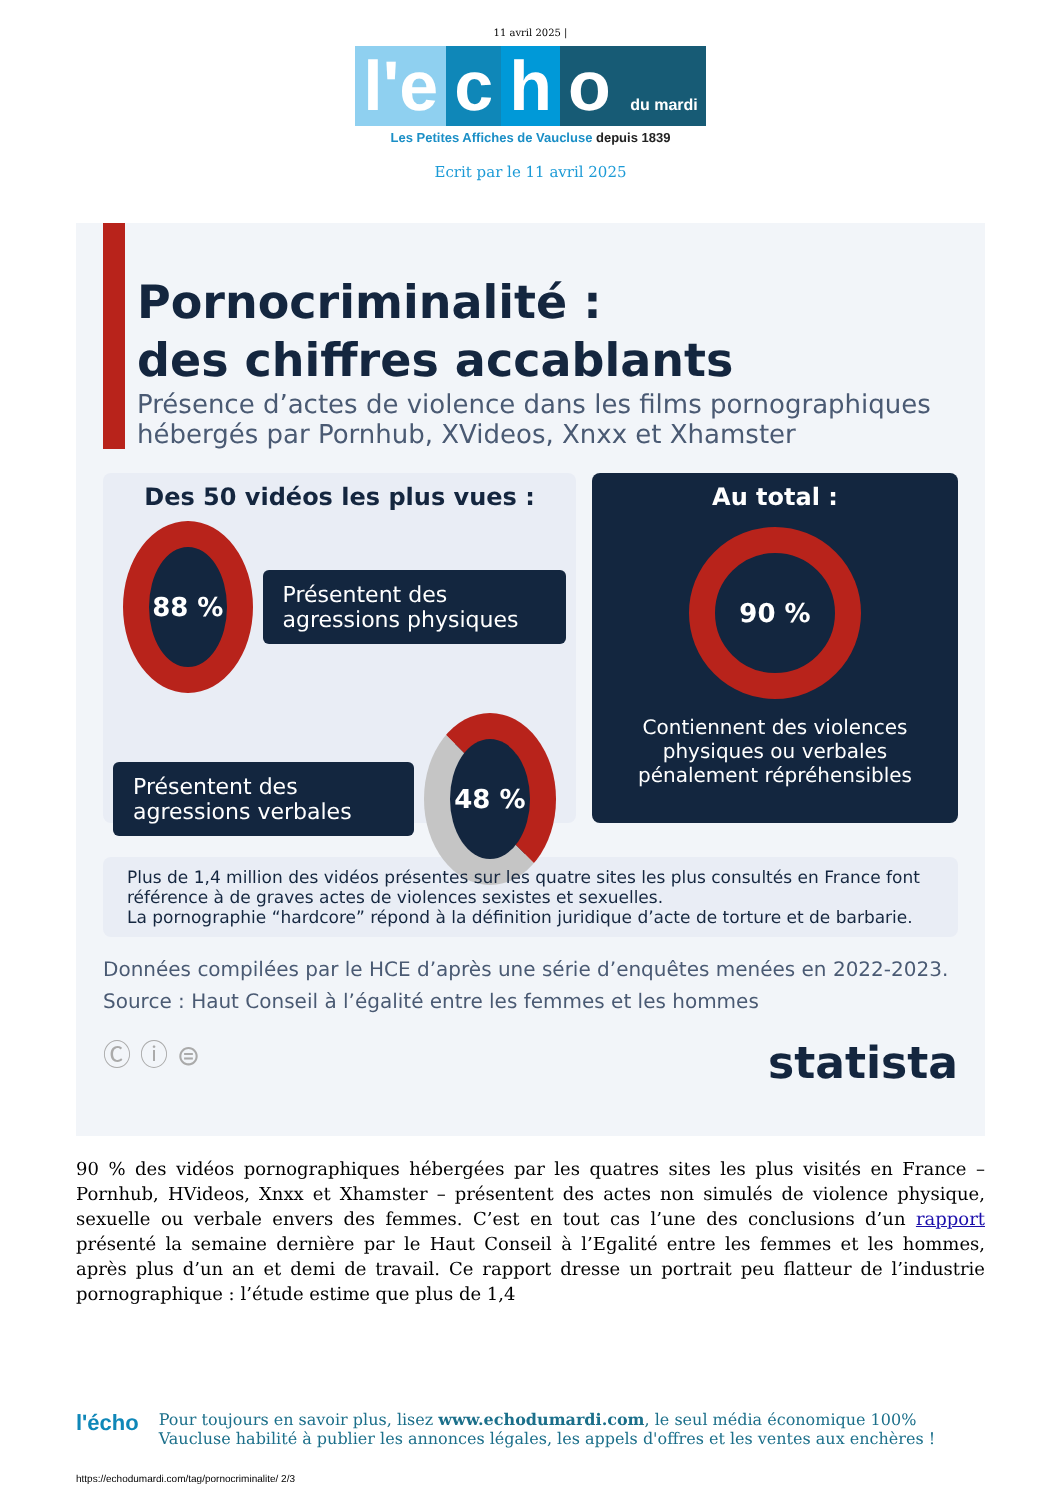11 avril 2025 |
l'e c h o du mardi
Les Petites Affiches de Vaucluse depuis 1839
Ecrit par le 11 avril 2025
Pornocriminalité :
des chiffres accablants
Présence d’actes de violence dans les films pornographiques hébergés par Pornhub, XVideos, Xnxx et Xhamster
Des 50 vidéos les plus vues :
88 %
Présentent des agressions physiques
Présentent des agressions verbales
48 %
Au total :
90 %
Contiennent des violences physiques ou verbales pénalement répréhensibles
Plus de 1,4 million des vidéos présentes sur les quatre sites les plus consultés en France font référence à de graves actes de violences sexistes et sexuelles.
La pornographie “hardcore” répond à la définition juridique d’acte de torture et de barbarie.
Données compilées par le HCE d’après une série d’enquêtes menées en 2022-2023.
Source : Haut Conseil à l’égalité entre les femmes et les hommes
Ⓒ ⓘ ⊜ statista
90 % des vidéos pornographiques hébergées par les quatres sites les plus visités en France – Pornhub, HVideos, Xnxx et Xhamster – présentent des actes non simulés de violence physique, sexuelle ou verbale envers des femmes. C’est en tout cas l’une des conclusions d’un rapport présenté la semaine dernière par le Haut Conseil à l’Egalité entre les femmes et les hommes, après plus d’un an et demi de travail. Ce rapport dresse un portrait peu flatteur de l’industrie pornographique : l’étude estime que plus de 1,4
l'écho
Pour toujours en savoir plus, lisez www.echodumardi.com, le seul média économique 100% Vaucluse habilité à publier les annonces légales, les appels d'offres et les ventes aux enchères !
https://echodumardi.com/tag/pornocriminalite/ 2/3